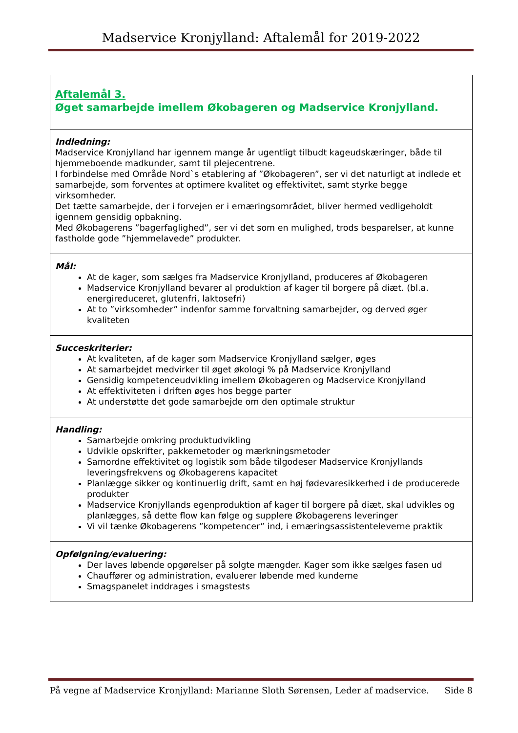Madservice Kronjylland: Aftalemål for 2019-2022
| Aftalemål 3. Øget samarbejde imellem Økobageren og Madservice Kronjylland. |
| Indledning: Madservice Kronjylland har igennem mange år ugentligt tilbudt kageudskæringer, både til hjemmeboende madkunder, samt til plejecentrene. I forbindelse med Område Nord`s etablering af ”Økobageren”, ser vi det naturligt at indlede et samarbejde, som forventes at optimere kvalitet og effektivitet, samt styrke begge virksomheder. Det tætte samarbejde, der i forvejen er i ernæringsområdet, bliver hermed vedligeholdt igennem gensidig opbakning. Med Økobagerens ”bagerfaglighed”, ser vi det som en mulighed, trods besparelser, at kunne fastholde gode ”hjemmelavede” produkter. |
| Mål: At de kager, som sælges fra Madservice Kronjylland, produceres af Økobageren Madservice Kronjylland bevarer al produktion af kager til borgere på diæt. (bl.a. energireduceret, glutenfri, laktosefri) At to ”virksomheder” indenfor samme forvaltning samarbejder, og derved øger kvaliteten |
| Succeskriterier: At kvaliteten, af de kager som Madservice Kronjylland sælger, øges At samarbejdet medvirker til øget økologi % på Madservice Kronjylland Gensidig kompetenceudvikling imellem Økobageren og Madservice Kronjylland At effektiviteten i driften øges hos begge parter At understøtte det gode samarbejde om den optimale struktur |
| Handling: Samarbejde omkring produktudvikling Udvikle opskrifter, pakkemetoder og mærkningsmetoder Samordne effektivitet og logistik som både tilgodeser Madservice Kronjyllands leveringsfrekvens og Økobagerens kapacitet Planlægge sikker og kontinuerlig drift, samt en høj fødevaresikkerhed i de producerede produkter Madservice Kronjyllands egenproduktion af kager til borgere på diæt, skal udvikles og planlægges, så dette flow kan følge og supplere Økobagerens leveringer Vi vil tænke Økobagerens ”kompetencer” ind, i ernæringsassistenteleverne praktik |
| Opfølgning/evaluering: Der laves løbende opgørelser på solgte mængder. Kager som ikke sælges fasen ud Chauffører og administration, evaluerer løbende med kunderne Smagspanelet inddrages i smagstests |
På vegne af Madservice Kronjylland: Marianne Sloth Sørensen, Leder af madservice. Side 8